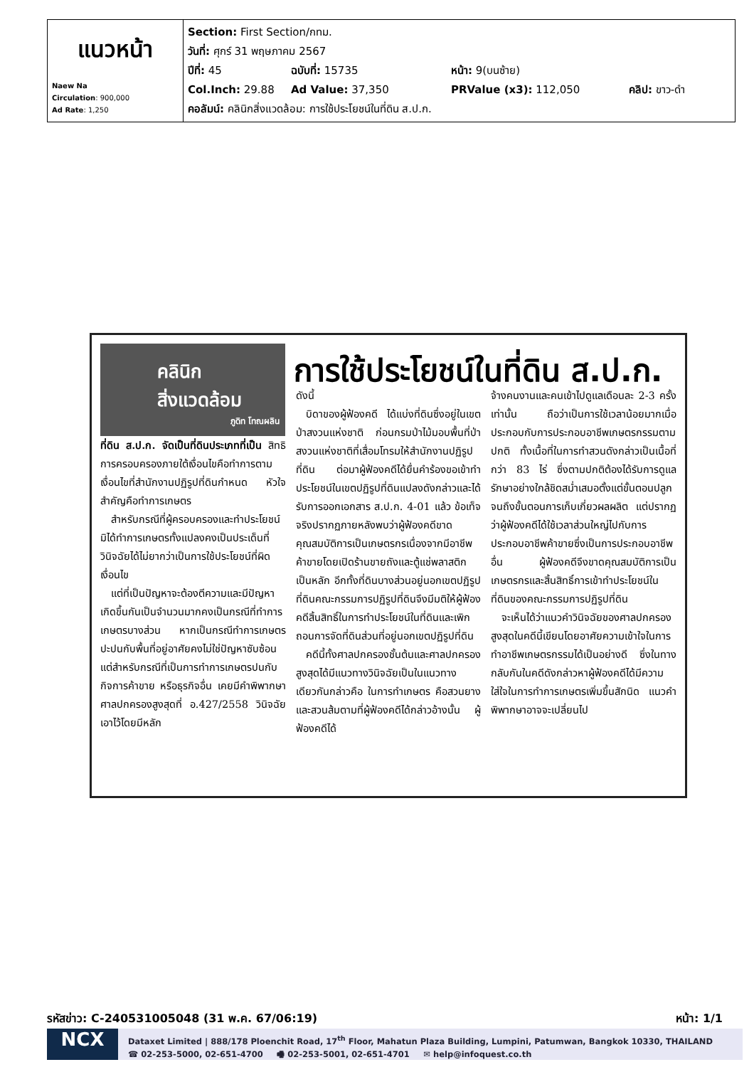| แนวหน้า Naew Na Circulation : 900,000 Ad Rate : 1,250 | Section: First Section/กทม. วันที่: ศุกร์ 31 พฤษภาคม 2567 ปีที่: 45 ฉบับที่: 15735 หน้า: 9(บนซ้าย) Col.Inch: 29.88 Ad Value: 37,350 PRValue (x3): 112,050 คลิป: ขาว-ดำ คอลัมน์: คลินิกสิ่งแวดล้อม: การใช้ประโยชน์ในที่ดิน ส.ป.ก. |
คลินิก
สิ่งแวดล้อม
ภูดิท โทณผลิน
การใช้ประโยชน์ในที่ดิน ส.ป.ก.
ที่ดิน ส.ป.ก. จัดเป็นที่ดินประเภทที่เป็น สิทธิการครอบครองภายใต้เงื่อนไขคือทำการตามเงื่อนไขที่สำนักงานปฏิรูปที่ดินกำหนด หัวใจสำคัญคือทำการเกษตร
 สำหรับกรณีที่ผู้ครอบครองและทำประโยชน์มิได้ทำการเกษตรทั้งแปลงคงเป็นประเด็นที่วินิจฉัยได้ไม่ยากว่าเป็นการใช้ประโยชน์ที่ผิดเงื่อนไข
 แต่ที่เป็นปัญหาจะต้องตีความและมีปัญหาเกิดขึ้นกันเป็นจำนวนมากคงเป็นกรณีที่ทำการเกษตรบางส่วน หากเป็นกรณีทำการเกษตรปะปนกับพื้นที่อยู่อาศัยคงไม่ใช่ปัญหาซับซ้อน แต่สำหรับกรณีที่เป็นการทำการเกษตรปนกับกิจการค้าขาย หรือธุรกิจอื่น เคยมีคำพิพากษาศาลปกครองสูงสุดที่ อ.427/2558 วินิจฉัยเอาไว้โดยมีหลัก
ดังนี้
 บิดาของผู้ฟ้องคดี ได้แบ่งที่ดินซึ่งอยู่ในเขตป่าสงวนแห่งชาติ ก่อนกรมป่าไม้มอบพื้นที่ป่าสงวนแห่งชาติที่เสื่อมโทรมให้สำนักงานปฏิรูปที่ดิน ต่อมาผู้ฟ้องคดีได้ยื่นคำร้องขอเข้าทำประโยชน์ในเขตปฏิรูปที่ดินแปลงดังกล่าวและได้รับการออกเอกสาร ส.ป.ก. 4-01 แล้ว ข้อเท็จจริงปรากฏภายหลังพบว่าผู้ฟ้องคดีขาดคุณสมบัติการเป็นเกษตรกรเนื่องจากมีอาชีพค้าขายโดยเปิดร้านขายถังและตู้แช่พลาสติกเป็นหลัก อีกทั้งที่ดินบางส่วนอยู่นอกเขตปฏิรูปที่ดินคณะกรรมการปฏิรูปที่ดินจึงมีมติให้ผู้ฟ้องคดีสิ้นสิทธิ์ในการทำประโยชน์ในที่ดินและเพิกถอนการจัดที่ดินส่วนที่อยู่นอกเขตปฏิรูปที่ดิน
 คดีนี้ทั้งศาลปกครองชั้นต้นและศาลปกครองสูงสุดได้มีแนวทางวินิจฉัยเป็นในแนวทางเดียวกันกล่าวคือ ในการทำเกษตร คือสวนยางและสวนส้มตามที่ผู้ฟ้องคดีได้กล่าวอ้างนั้น ผู้ฟ้องคดีได้
จ้างคนงานและคนเข้าไปดูแลเดือนละ 2-3 ครั้งเท่านั้น ถือว่าเป็นการใช้เวลาน้อยมากเมื่อประกอบกับการประกอบอาชีพเกษตรกรรมตามปกติ ทั้งเนื้อที่ในการทำสวนดังกล่าวเป็นเนื้อที่กว่า 83 ไร่ ซึ่งตามปกติต้องได้รับการดูแลรักษาอย่างใกล้ชิดสม่ำเสมอตั้งแต่ขั้นตอนปลูกจนถึงขั้นตอนการเก็บเกี่ยวผลผลิต แต่ปรากฏว่าผู้ฟ้องคดีได้ใช้เวลาส่วนใหญ่ไปกับการประกอบอาชีพค้าขายซึ่งเป็นการประกอบอาชีพอื่น ผู้ฟ้องคดีจึงขาดคุณสมบัติการเป็นเกษตรกรและสิ้นสิทธิ์การเข้าทำประโยชน์ในที่ดินของคณะกรรมการปฏิรูปที่ดิน
 จะเห็นได้ว่าแนวคำวินิจฉัยของศาลปกครองสูงสุดในคดีนี้เขียนโดยอาศัยความเข้าใจในการทำอาชีพเกษตรกรรมได้เป็นอย่างดี ซึ่งในทางกลับกันในคดีดังกล่าวหาผู้ฟ้องคดีได้มีความใส่ใจในการทำการเกษตรเพิ่มขึ้นสักนิด แนวคำพิพากษาอาจจะเปลี่ยนไป
รหัสข่าว: C-240531005048 (31 พ.ค. 67/06:19) หน้า: 1/1
NCX
Dataxet Limited | 888/178 Ploenchit Road, 17<sup>th</sup> Floor, Mahatun Plaza Building, Lumpini, Patumwan, Bangkok 10330, THAILAND
☎ 02-253-5000, 02-651-4700   🖷 02-253-5001, 02-651-4701   ✉ help@infoquest.co.th